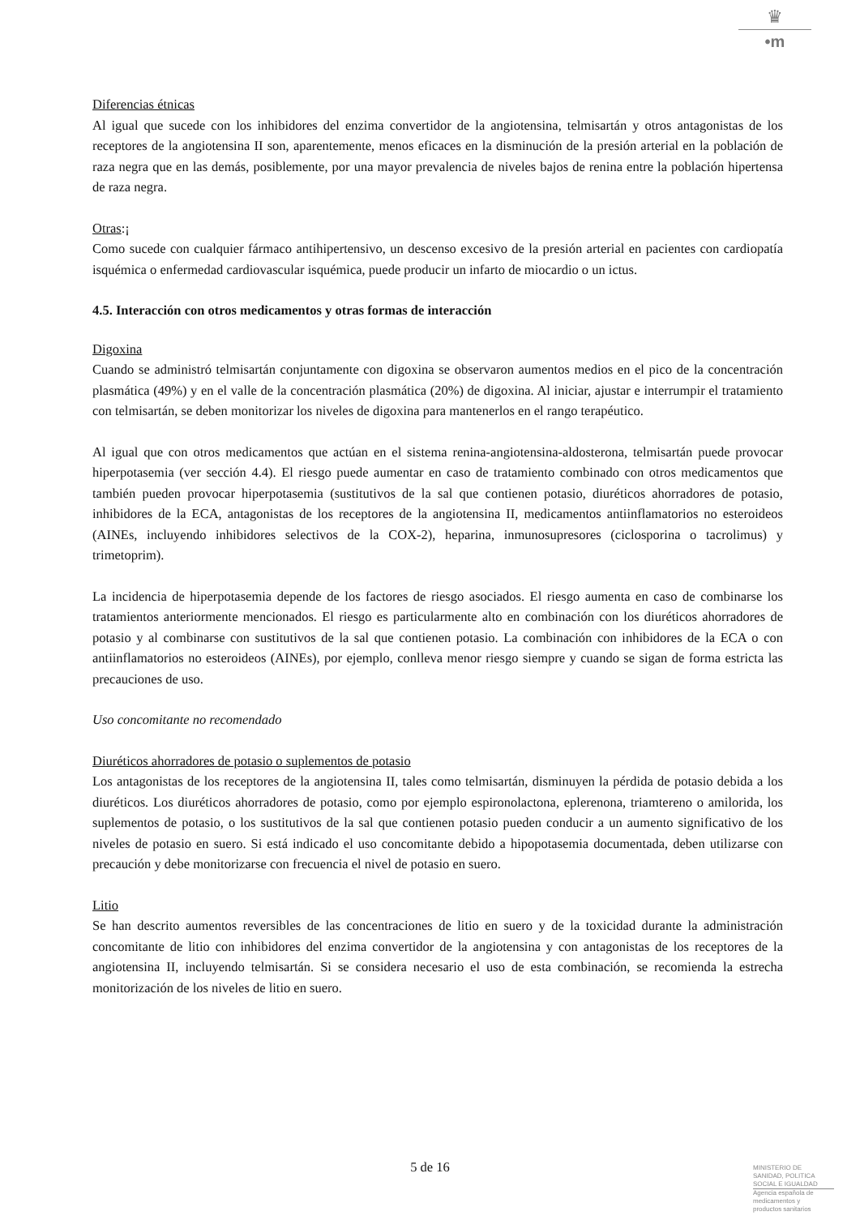♛
•m
Diferencias étnicas
Al igual que sucede con los inhibidores del enzima convertidor de la angiotensina, telmisartán y otros antagonistas de los receptores de la angiotensina II son, aparentemente, menos eficaces en la disminución de la presión arterial en la población de raza negra que en las demás, posiblemente, por una mayor prevalencia de niveles bajos de renina entre la población hipertensa de raza negra.
Otras:¡
Como sucede con cualquier fármaco antihipertensivo, un descenso excesivo de la presión arterial en pacientes con cardiopatía isquémica o enfermedad cardiovascular isquémica, puede producir un infarto de miocardio o un ictus.
4.5. Interacción con otros medicamentos y otras formas de interacción
Digoxina
Cuando se administró telmisartán conjuntamente con digoxina se observaron aumentos medios en el pico de la concentración plasmática (49%) y en el valle de la concentración plasmática (20%) de digoxina. Al iniciar, ajustar e interrumpir el tratamiento con telmisartán, se deben monitorizar los niveles de digoxina para mantenerlos en el rango terapéutico.
Al igual que con otros medicamentos que actúan en el sistema renina-angiotensina-aldosterona, telmisartán puede provocar hiperpotasemia (ver sección 4.4). El riesgo puede aumentar en caso de tratamiento combinado con otros medicamentos que también pueden provocar hiperpotasemia (sustitutivos de la sal que contienen potasio, diuréticos ahorradores de potasio, inhibidores de la ECA, antagonistas de los receptores de la angiotensina II, medicamentos antiinflamatorios no esteroideos (AINEs, incluyendo inhibidores selectivos de la COX-2), heparina, inmunosupresores (ciclosporina o tacrolimus) y trimetoprim).
La incidencia de hiperpotasemia depende de los factores de riesgo asociados. El riesgo aumenta en caso de combinarse los tratamientos anteriormente mencionados. El riesgo es particularmente alto en combinación con los diuréticos ahorradores de potasio y al combinarse con sustitutivos de la sal que contienen potasio. La combinación con inhibidores de la ECA o con antiinflamatorios no esteroideos (AINEs), por ejemplo, conlleva menor riesgo siempre y cuando se sigan de forma estricta las precauciones de uso.
Uso concomitante no recomendado
Diuréticos ahorradores de potasio o suplementos de potasio
Los antagonistas de los receptores de la angiotensina II, tales como telmisartán, disminuyen la pérdida de potasio debida a los diuréticos. Los diuréticos ahorradores de potasio, como por ejemplo espironolactona, eplerenona, triamtereno o amilorida, los suplementos de potasio, o los sustitutivos de la sal que contienen potasio pueden conducir a un aumento significativo de los niveles de potasio en suero. Si está indicado el uso concomitante debido a hipopotasemia documentada, deben utilizarse con precaución y debe monitorizarse con frecuencia el nivel de potasio en suero.
Litio
Se han descrito aumentos reversibles de las concentraciones de litio en suero y de la toxicidad durante la administración concomitante de litio con inhibidores del enzima convertidor de la angiotensina y con antagonistas de los receptores de la angiotensina II, incluyendo telmisartán. Si se considera necesario el uso de esta combinación, se recomienda la estrecha monitorización de los niveles de litio en suero.
5 de 16
MINISTERIO DE
SANIDAD, POLITICA
SOCIAL E IGUALDAD
Agencia española de
medicamentos y
productos sanitarios